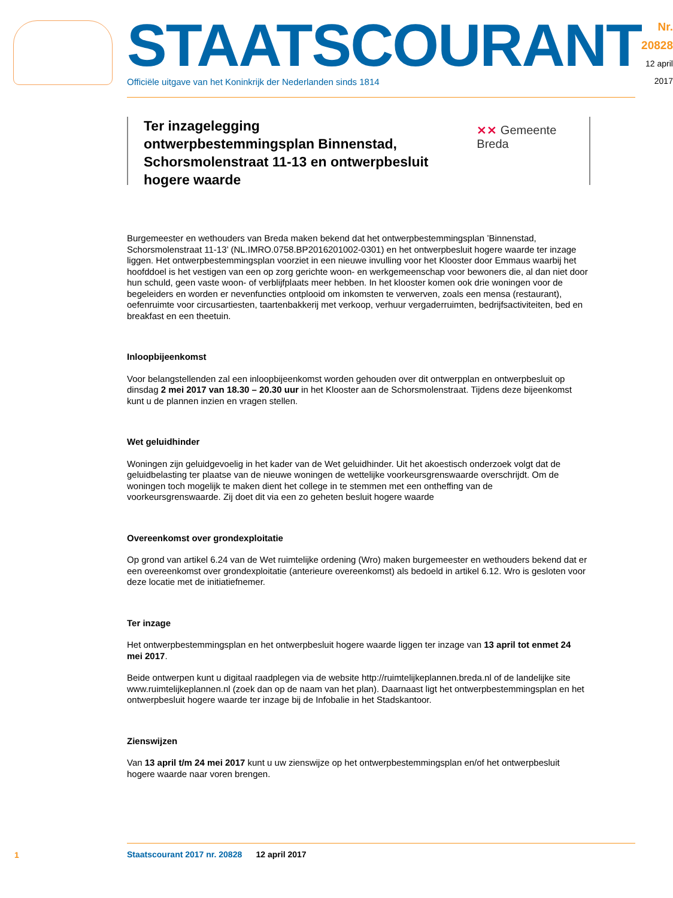STAATSCOURANT
Officiële uitgave van het Koninkrijk der Nederlanden sinds 1814
Nr. 20828
12 april
2017
Ter inzagelegging
ontwerpbestemmingsplan Binnenstad,
Schorsmolenstraat 11-13 en ontwerpbesluit hogere waarde
⨯⨯ Gemeente Breda
Burgemeester en wethouders van Breda maken bekend dat het ontwerpbestemmingsplan ’Binnenstad, Schorsmolenstraat 11-13’ (NL.IMRO.0758.BP2016201002-0301) en het ontwerpbesluit hogere waarde ter inzage liggen. Het ontwerpbestemmingsplan voorziet in een nieuwe invulling voor het Klooster door Emmaus waarbij het hoofddoel is het vestigen van een op zorg gerichte woon- en werkgemeenschap voor bewoners die, al dan niet door hun schuld, geen vaste woon- of verblijfplaats meer hebben. In het klooster komen ook drie woningen voor de begeleiders en worden er nevenfuncties ontplooid om inkomsten te verwerven, zoals een mensa (restaurant), oefenruimte voor circusartiesten, taartenbakkerij met verkoop, verhuur vergaderruimten, bedrijfsactiviteiten, bed en breakfast en een theetuin.
Inloopbijeenkomst
Voor belangstellenden zal een inloopbijeenkomst worden gehouden over dit ontwerpplan en ontwerpbesluit op dinsdag 2 mei 2017 van 18.30 – 20.30 uur in het Klooster aan de Schorsmolenstraat. Tijdens deze bijeenkomst kunt u de plannen inzien en vragen stellen.
Wet geluidhinder
Woningen zijn geluidgevoelig in het kader van de Wet geluidhinder. Uit het akoestisch onderzoek volgt dat de geluidbelasting ter plaatse van de nieuwe woningen de wettelijke voorkeursgrenswaarde overschrijdt. Om de woningen toch mogelijk te maken dient het college in te stemmen met een ontheffing van de voorkeursgrenswaarde. Zij doet dit via een zo geheten besluit hogere waarde
Overeenkomst over grondexploitatie
Op grond van artikel 6.24 van de Wet ruimtelijke ordening (Wro) maken burgemeester en wethouders bekend dat er een overeenkomst over grondexploitatie (anterieure overeenkomst) als bedoeld in artikel 6.12. Wro is gesloten voor deze locatie met de initiatiefnemer.
Ter inzage
Het ontwerpbestemmingsplan en het ontwerpbesluit hogere waarde liggen ter inzage van 13 april tot enmet 24 mei 2017.
Beide ontwerpen kunt u digitaal raadplegen via de website http://ruimtelijkeplannen.breda.nl of de landelijke site www.ruimtelijkeplannen.nl (zoek dan op de naam van het plan). Daarnaast ligt het ontwerpbestemmingsplan en het ontwerpbesluit hogere waarde ter inzage bij de Infobalie in het Stadskantoor.
Zienswijzen
Van 13 april t/m 24 mei 2017 kunt u uw zienswijze op het ontwerpbestemmingsplan en/of het ontwerpbesluit hogere waarde naar voren brengen.
1
Staatscourant 2017 nr. 20828 12 april 2017